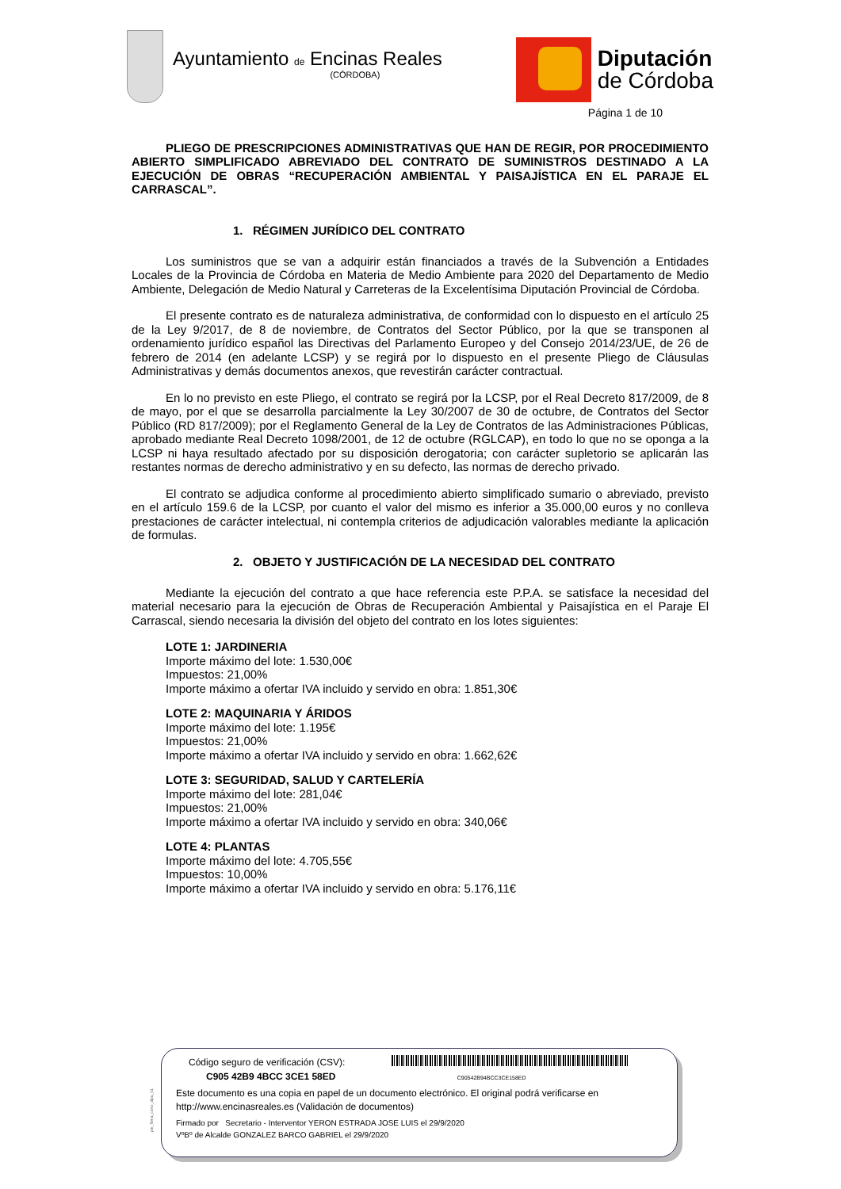Ayuntamiento de Encinas Reales
(CÓRDOBA)
Diputación
de Córdoba
Página 1 de 10
PLIEGO DE PRESCRIPCIONES ADMINISTRATIVAS QUE HAN DE REGIR, POR PROCEDIMIENTO ABIERTO SIMPLIFICADO ABREVIADO DEL CONTRATO DE SUMINISTROS DESTINADO A LA EJECUCIÓN DE OBRAS “RECUPERACIÓN AMBIENTAL Y PAISAJÍSTICA EN EL PARAJE EL CARRASCAL”.
1. RÉGIMEN JURÍDICO DEL CONTRATO
Los suministros que se van a adquirir están financiados a través de la Subvención a Entidades Locales de la Provincia de Córdoba en Materia de Medio Ambiente para 2020 del Departamento de Medio Ambiente, Delegación de Medio Natural y Carreteras de la Excelentísima Diputación Provincial de Córdoba.
El presente contrato es de naturaleza administrativa, de conformidad con lo dispuesto en el artículo 25 de la Ley 9/2017, de 8 de noviembre, de Contratos del Sector Público, por la que se transponen al ordenamiento jurídico español las Directivas del Parlamento Europeo y del Consejo 2014/23/UE, de 26 de febrero de 2014 (en adelante LCSP) y se regirá por lo dispuesto en el presente Pliego de Cláusulas Administrativas y demás documentos anexos, que revestirán carácter contractual.
En lo no previsto en este Pliego, el contrato se regirá por la LCSP, por el Real Decreto 817/2009, de 8 de mayo, por el que se desarrolla parcialmente la Ley 30/2007 de 30 de octubre, de Contratos del Sector Público (RD 817/2009); por el Reglamento General de la Ley de Contratos de las Administraciones Públicas, aprobado mediante Real Decreto 1098/2001, de 12 de octubre (RGLCAP), en todo lo que no se oponga a la LCSP ni haya resultado afectado por su disposición derogatoria; con carácter supletorio se aplicarán las restantes normas de derecho administrativo y en su defecto, las normas de derecho privado.
El contrato se adjudica conforme al procedimiento abierto simplificado sumario o abreviado, previsto en el artículo 159.6 de la LCSP, por cuanto el valor del mismo es inferior a 35.000,00 euros y no conlleva prestaciones de carácter intelectual, ni contempla criterios de adjudicación valorables mediante la aplicación de formulas.
2. OBJETO Y JUSTIFICACIÓN DE LA NECESIDAD DEL CONTRATO
Mediante la ejecución del contrato a que hace referencia este P.P.A. se satisface la necesidad del material necesario para la ejecución de Obras de Recuperación Ambiental y Paisajística en el Paraje El Carrascal, siendo necesaria la división del objeto del contrato en los lotes siguientes:
LOTE 1: JARDINERIA
Importe máximo del lote: 1.530,00€
Impuestos: 21,00%
Importe máximo a ofertar IVA incluido y servido en obra: 1.851,30€
LOTE 2: MAQUINARIA Y ÁRIDOS
Importe máximo del lote: 1.195€
Impuestos: 21,00%
Importe máximo a ofertar IVA incluido y servido en obra: 1.662,62€
LOTE 3: SEGURIDAD, SALUD Y CARTELERÍA
Importe máximo del lote: 281,04€
Impuestos: 21,00%
Importe máximo a ofertar IVA incluido y servido en obra: 340,06€
LOTE 4: PLANTAS
Importe máximo del lote: 4.705,55€
Impuestos: 10,00%
Importe máximo a ofertar IVA incluido y servido en obra: 5.176,11€
pie_firma_corto_dipu_01
Código seguro de verificación (CSV):
C905 42B9 4BCC 3CE1 58ED C90542B94BCC3CE158ED
Este documento es una copia en papel de un documento electrónico. El original podrá verificarse en
http://www.encinasreales.es (Validación de documentos)
Firmado por Secretario - Interventor YERON ESTRADA JOSE LUIS el 29/9/2020
VºBº de Alcalde GONZALEZ BARCO GABRIEL el 29/9/2020